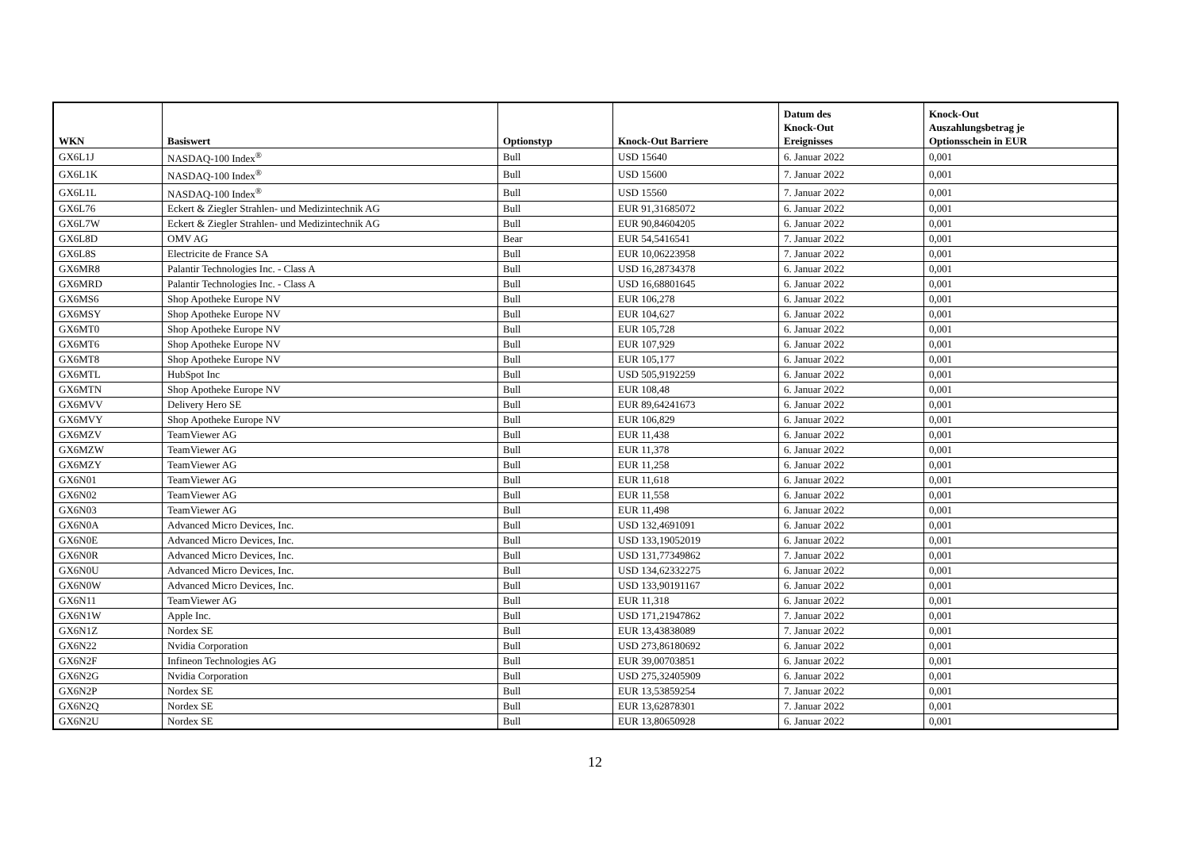| WKN | Basiswert | Optionstyp | Knock-Out Barriere | Datum des Knock-Out Ereignisses | Knock-Out Auszahlungsbetrag je Optionsschein in EUR |
| --- | --- | --- | --- | --- | --- |
| GX6L1J | NASDAQ-100 Index<sup>®</sup> | Bull | USD 15640 | 6. Januar 2022 | 0,001 |
| GX6L1K | NASDAQ-100 Index<sup>®</sup> | Bull | USD 15600 | 7. Januar 2022 | 0,001 |
| GX6L1L | NASDAQ-100 Index<sup>®</sup> | Bull | USD 15560 | 7. Januar 2022 | 0,001 |
| GX6L76 | Eckert & Ziegler Strahlen- und Medizintechnik AG | Bull | EUR 91,31685072 | 6. Januar 2022 | 0,001 |
| GX6L7W | Eckert & Ziegler Strahlen- und Medizintechnik AG | Bull | EUR 90,84604205 | 6. Januar 2022 | 0,001 |
| GX6L8D | OMV AG | Bear | EUR 54,5416541 | 7. Januar 2022 | 0,001 |
| GX6L8S | Electricite de France SA | Bull | EUR 10,06223958 | 7. Januar 2022 | 0,001 |
| GX6MR8 | Palantir Technologies Inc. - Class A | Bull | USD 16,28734378 | 6. Januar 2022 | 0,001 |
| GX6MRD | Palantir Technologies Inc. - Class A | Bull | USD 16,68801645 | 6. Januar 2022 | 0,001 |
| GX6MS6 | Shop Apotheke Europe NV | Bull | EUR 106,278 | 6. Januar 2022 | 0,001 |
| GX6MSY | Shop Apotheke Europe NV | Bull | EUR 104,627 | 6. Januar 2022 | 0,001 |
| GX6MT0 | Shop Apotheke Europe NV | Bull | EUR 105,728 | 6. Januar 2022 | 0,001 |
| GX6MT6 | Shop Apotheke Europe NV | Bull | EUR 107,929 | 6. Januar 2022 | 0,001 |
| GX6MT8 | Shop Apotheke Europe NV | Bull | EUR 105,177 | 6. Januar 2022 | 0,001 |
| GX6MTL | HubSpot Inc | Bull | USD 505,9192259 | 6. Januar 2022 | 0,001 |
| GX6MTN | Shop Apotheke Europe NV | Bull | EUR 108,48 | 6. Januar 2022 | 0,001 |
| GX6MVV | Delivery Hero SE | Bull | EUR 89,64241673 | 6. Januar 2022 | 0,001 |
| GX6MVY | Shop Apotheke Europe NV | Bull | EUR 106,829 | 6. Januar 2022 | 0,001 |
| GX6MZV | TeamViewer AG | Bull | EUR 11,438 | 6. Januar 2022 | 0,001 |
| GX6MZW | TeamViewer AG | Bull | EUR 11,378 | 6. Januar 2022 | 0,001 |
| GX6MZY | TeamViewer AG | Bull | EUR 11,258 | 6. Januar 2022 | 0,001 |
| GX6N01 | TeamViewer AG | Bull | EUR 11,618 | 6. Januar 2022 | 0,001 |
| GX6N02 | TeamViewer AG | Bull | EUR 11,558 | 6. Januar 2022 | 0,001 |
| GX6N03 | TeamViewer AG | Bull | EUR 11,498 | 6. Januar 2022 | 0,001 |
| GX6N0A | Advanced Micro Devices, Inc. | Bull | USD 132,4691091 | 6. Januar 2022 | 0,001 |
| GX6N0E | Advanced Micro Devices, Inc. | Bull | USD 133,19052019 | 6. Januar 2022 | 0,001 |
| GX6N0R | Advanced Micro Devices, Inc. | Bull | USD 131,77349862 | 7. Januar 2022 | 0,001 |
| GX6N0U | Advanced Micro Devices, Inc. | Bull | USD 134,62332275 | 6. Januar 2022 | 0,001 |
| GX6N0W | Advanced Micro Devices, Inc. | Bull | USD 133,90191167 | 6. Januar 2022 | 0,001 |
| GX6N11 | TeamViewer AG | Bull | EUR 11,318 | 6. Januar 2022 | 0,001 |
| GX6N1W | Apple Inc. | Bull | USD 171,21947862 | 7. Januar 2022 | 0,001 |
| GX6N1Z | Nordex SE | Bull | EUR 13,43838089 | 7. Januar 2022 | 0,001 |
| GX6N22 | Nvidia Corporation | Bull | USD 273,86180692 | 6. Januar 2022 | 0,001 |
| GX6N2F | Infineon Technologies AG | Bull | EUR 39,00703851 | 6. Januar 2022 | 0,001 |
| GX6N2G | Nvidia Corporation | Bull | USD 275,32405909 | 6. Januar 2022 | 0,001 |
| GX6N2P | Nordex SE | Bull | EUR 13,53859254 | 7. Januar 2022 | 0,001 |
| GX6N2Q | Nordex SE | Bull | EUR 13,62878301 | 7. Januar 2022 | 0,001 |
| GX6N2U | Nordex SE | Bull | EUR 13,80650928 | 6. Januar 2022 | 0,001 |
12